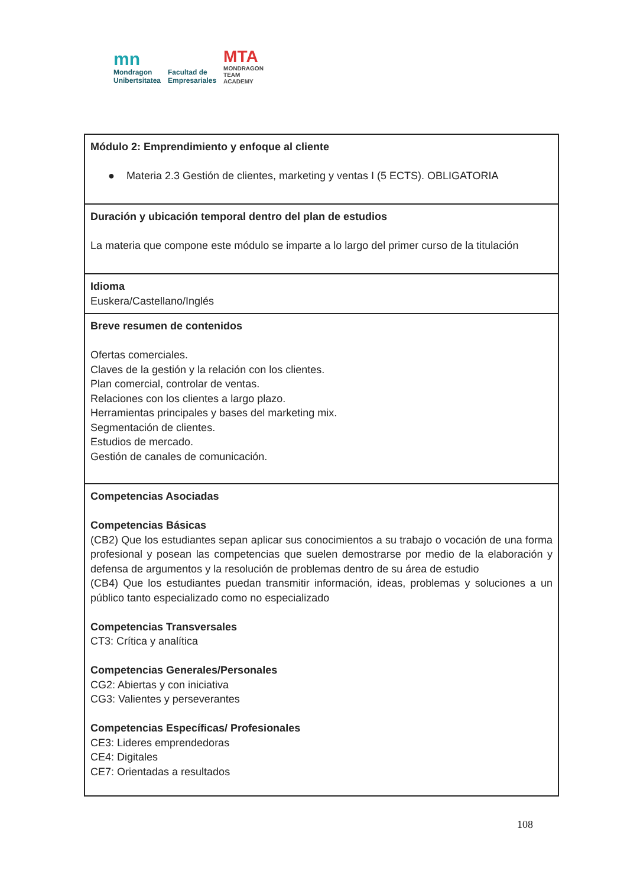mn
Mondragon
Unibertsitatea
Facultad de
Empresariales
MTA
MONDRAGON
TEAM
ACADEMY
| Módulo 2: Emprendimiento y enfoque al cliente ● Materia 2.3 Gestión de clientes, marketing y ventas I (5 ECTS). OBLIGATORIA |
| Duración y ubicación temporal dentro del plan de estudios La materia que compone este módulo se imparte a lo largo del primer curso de la titulación |
| Idioma Euskera/Castellano/Inglés |
| Breve resumen de contenidos Ofertas comerciales. Claves de la gestión y la relación con los clientes. Plan comercial, controlar de ventas. Relaciones con los clientes a largo plazo. Herramientas principales y bases del marketing mix. Segmentación de clientes. Estudios de mercado. Gestión de canales de comunicación. |
| Competencias Asociadas Competencias Básicas (CB2) Que los estudiantes sepan aplicar sus conocimientos a su trabajo o vocación de una forma profesional y posean las competencias que suelen demostrarse por medio de la elaboración y defensa de argumentos y la resolución de problemas dentro de su área de estudio (CB4) Que los estudiantes puedan transmitir información, ideas, problemas y soluciones a un público tanto especializado como no especializado Competencias Transversales CT3: Crítica y analítica Competencias Generales/Personales CG2: Abiertas y con iniciativa CG3: Valientes y perseverantes Competencias Específicas/ Profesionales CE3: Lideres emprendedoras CE4: Digitales CE7: Orientadas a resultados |
108